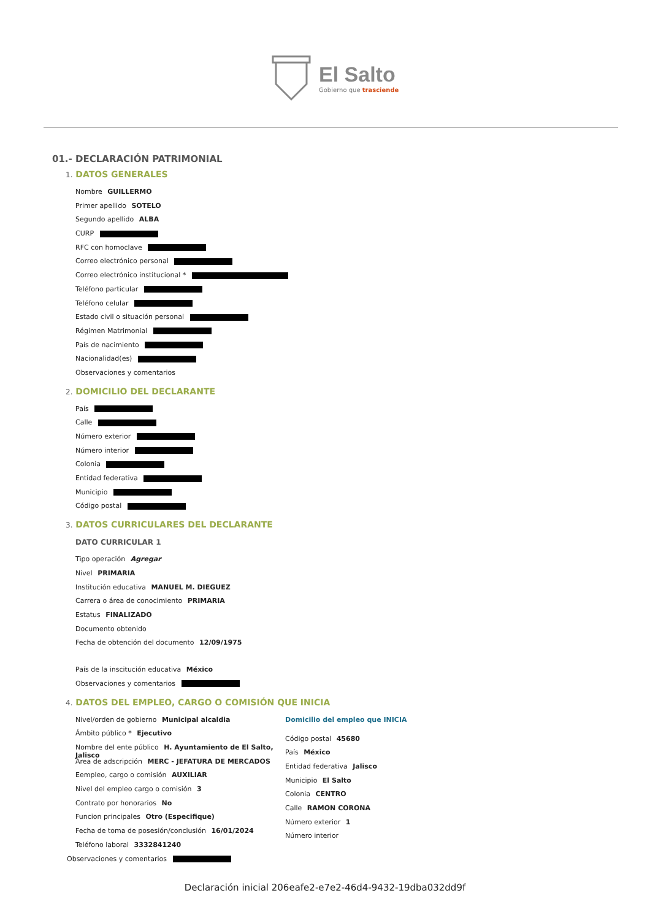El Salto
Gobierno que trasciende
01.- DECLARACIÓN PATRIMONIAL
1. DATOS GENERALES
Nombre GUILLERMO
Primer apellido SOTELO
Segundo apellido ALBA
CURP
RFC con homoclave
Correo electrónico personal
Correo electrónico institucional *
Teléfono particular
Teléfono celular
Estado civil o situación personal
Régimen Matrimonial
País de nacimiento
Nacionalidad(es)
Observaciones y comentarios
2. DOMICILIO DEL DECLARANTE
País
Calle
Número exterior
Número interior
Colonia
Entidad federativa
Municipio
Código postal
3. DATOS CURRICULARES DEL DECLARANTE
DATO CURRICULAR 1
Tipo operación Agregar
Nivel PRIMARIA
Institución educativa MANUEL M. DIEGUEZ
Carrera o área de conocimiento PRIMARIA
Estatus FINALIZADO
Documento obtenido
Fecha de obtención del documento 12/09/1975
País de la inscitución educativa México
Observaciones y comentarios
4. DATOS DEL EMPLEO, CARGO O COMISIÓN QUE INICIA
Nivel/orden de gobierno Municipal alcaldia
Ámbito público * Ejecutivo
Nombre del ente público H. Ayuntamiento de El Salto, Jalisco
Área de adscripción MERC - JEFATURA DE MERCADOS
Eempleo, cargo o comisión AUXILIAR
Nivel del empleo cargo o comisión 3
Contrato por honorarios No
Funcion principales Otro (Especifique)
Fecha de toma de posesión/conclusión 16/01/2024
Teléfono laboral 3332841240
Observaciones y comentarios
Domicilio del empleo que INICIA
Código postal 45680
País México
Entidad federativa Jalisco
Municipio El Salto
Colonia CENTRO
Calle RAMON CORONA
Número exterior 1
Número interior
Declaración inicial 206eafe2-e7e2-46d4-9432-19dba032dd9f